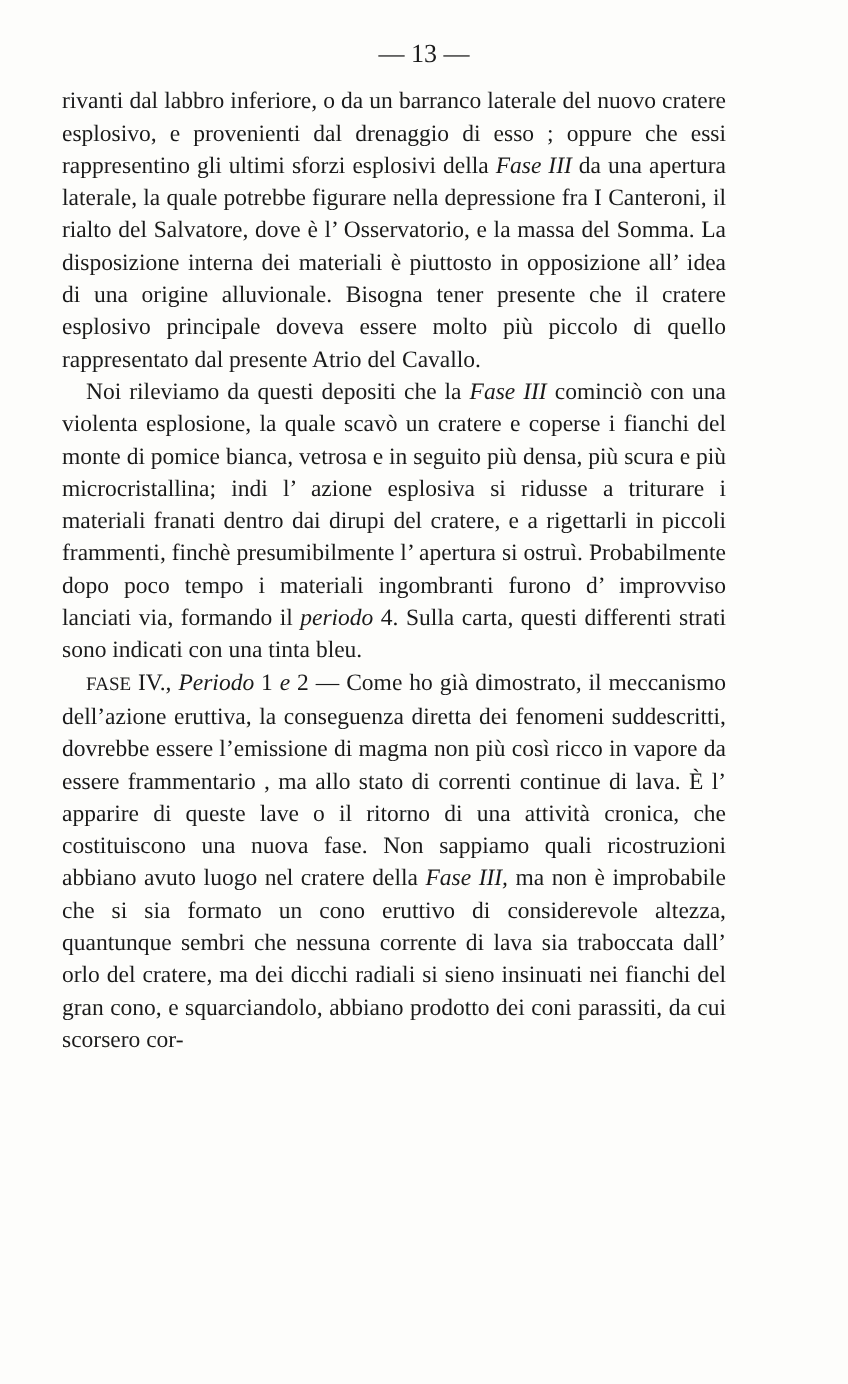— 13 —
rivanti dal labbro inferiore, o da un barranco laterale del nuovo cratere esplosivo, e provenienti dal drenaggio di esso ; oppure che essi rappresentino gli ultimi sforzi esplosivi della Fase III da una apertura laterale, la quale potrebbe figurare nella depressione fra I Canteroni, il rialto del Salvatore, dove è l’ Osservatorio, e la massa del Somma. La disposizione interna dei materiali è piuttosto in opposizione all’ idea di una origine alluvionale. Bisogna tener presente che il cratere esplosivo principale doveva essere molto più piccolo di quello rappresentato dal presente Atrio del Cavallo.
Noi rileviamo da questi depositi che la Fase III cominciò con una violenta esplosione, la quale scavò un cratere e coperse i fianchi del monte di pomice bianca, vetrosa e in seguito più densa, più scura e più microcristallina; indi l’ azione esplosiva si ridusse a triturare i materiali franati dentro dai dirupi del cratere, e a rigettarli in piccoli frammenti, finchè presumibilmente l’ apertura si ostruì. Probabilmente dopo poco tempo i materiali ingombranti furono d’ improvviso lanciati via, formando il periodo 4. Sulla carta, questi differenti strati sono indicati con una tinta bleu.
FASE IV., Periodo 1 e 2 — Come ho già dimostrato, il meccanismo dell’azione eruttiva, la conseguenza diretta dei fenomeni suddescritti, dovrebbe essere l’emissione di magma non più così ricco in vapore da essere frammentario , ma allo stato di correnti continue di lava. È l’ apparire di queste lave o il ritorno di una attività cronica, che costituiscono una nuova fase. Non sappiamo quali ricostruzioni abbiano avuto luogo nel cratere della Fase III, ma non è improbabile che si sia formato un cono eruttivo di considerevole altezza, quantunque sembri che nessuna corrente di lava sia traboccata dall’ orlo del cratere, ma dei dicchi radiali si sieno insinuati nei fianchi del gran cono, e squarciandolo, abbiano prodotto dei coni parassiti, da cui scorsero cor-